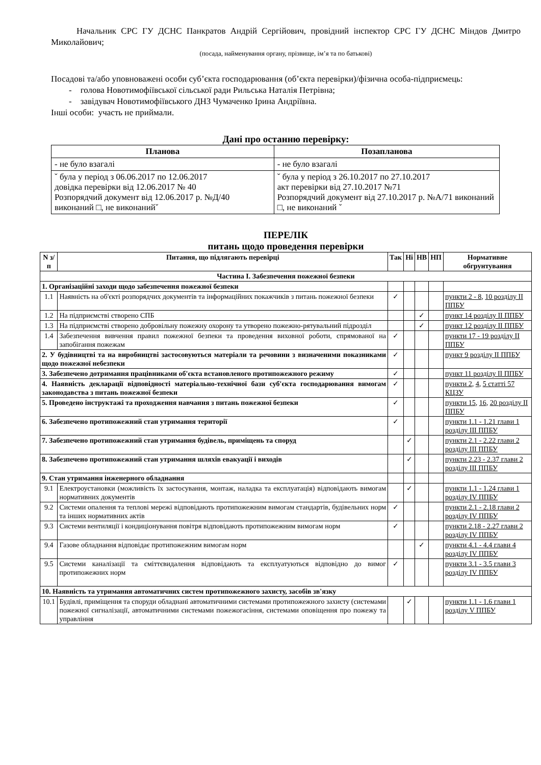Начальник СРС ГУ ДСНС Панкратов Андрій Сергійович, провідний інспектор СРС ГУ ДСНС Міндов Дмитро Миколайович;
(посада, найменування органу, прізвище, ім’я та по батькові)
Посадові та/або уповноважені особи суб’єкта господарювання (об’єкта перевірки)/фізична особа-підприємець:
- голова Новотимофіївської сільської ради Рильська Наталія Петрівна;
- завідувач Новотимофіївського ДНЗ Чумаченко Ірина Андріївна.
Інші особи: участь не приймали.
Дані про останню перевірку:
| Планова | Позапланова |
| --- | --- |
| - не було взагалі | - не було взагалі |
| ˇ була у період з 06.06.2017 по 12.06.2017 довідка перевірки від 12.06.2017 № 40 Розпорядчий документ від 12.06.2017 р. №Д/40 виконаний □, не виконанийˇ | ˇ була у період з 26.10.2017 по 27.10.2017 акт перевірки від 27.10.2017 №71 Розпорядчий документ від 27.10.2017 р. №А/71 виконаний □, не виконаний ˇ |
ПЕРЕЛІК
питань щодо проведення перевірки
| N з/п | Питання, що підлягають перевірці | Так | Ні | НВ | НП | Нормативне обгрунтування |
| --- | --- | --- | --- | --- | --- | --- |
| Частина I. Забезпечення пожежної безпеки | | | | | | |
| 1. Організаційні заходи щодо забезпечення пожежної безпеки | | | | | | |
| 1.1 | Наявність на об'єкті розпорядчих документів та інформаційних покажчиків з питань пожежної безпеки | ✓ | | | | пункти 2 - 8 , 10 розділу II ППБУ |
| 1.2 | На підприємстві створено СПБ | | | ✓ | | пункт 14 розділу II ППБУ |
| 1.3 | На підприємстві створено добровільну пожежну охорону та утворено пожежно-рятувальний підрозділ | | | ✓ | | пункт 12 розділу II ППБУ |
| 1.4 | Забезпечення вивчення правил пожежної безпеки та проведення виховної роботи, спрямованої на запобігання пожежам | ✓ | | | | пункти 17 - 19 розділу II ППБУ |
| 2. У будівництві та на виробництві застосовуються матеріали та речовини з визначеними показниками щодо пожежної небезпеки | | ✓ | | | | пункт 9 розділу II ППБУ |
| 3. Забезпечено дотримання працівниками об'єкта встановленого протипожежного режиму | | ✓ | | | | пункт 11 розділу II ППБУ |
| 4. Наявність декларації відповідності матеріально-технічної бази суб'єкта господарювання вимогам законодавства з питань пожежної безпеки | | ✓ | | | | пункти 2 , 4 , 5 статті 57 КЦЗУ |
| 5. Проведено інструктажі та проходження навчання з питань пожежної безпеки | | ✓ | | | | пункти 15 , 16 , 20 розділу II ППБУ |
| 6. Забезпечено протипожежний стан утримання території | | ✓ | | | | пункти 1.1 - 1.21 глави 1 розділу III ППБУ |
| 7. Забезпечено протипожежний стан утримання будівель, приміщень та споруд | | | ✓ | | | пункти 2.1 - 2.22 глави 2 розділу III ППБУ |
| 8. Забезпечено протипожежний стан утримання шляхів евакуації і виходів | | | ✓ | | | пункти 2.23 - 2.37 глави 2 розділу III ППБУ |
| 9. Стан утримання інженерного обладнання | | | | | | |
| 9.1 | Електроустановки (можливість їх застосування, монтаж, наладка та експлуатація) відповідають вимогам нормативних документів | | ✓ | | | пункти 1.1 - 1.24 глави 1 розділу IV ППБУ |
| 9.2 | Системи опалення та теплові мережі відповідають протипожежним вимогам стандартів, будівельних норм та інших нормативних актів | ✓ | | | | пункти 2.1 - 2.18 глави 2 розділу IV ППБУ |
| 9.3 | Системи вентиляції і кондиціонування повітря відповідають протипожежним вимогам норм | ✓ | | | | пункти 2.18 - 2.27 глави 2 розділу IV ППБУ |
| 9.4 | Газове обладнання відповідає протипожежним вимогам норм | | | ✓ | | пункти 4.1 - 4.4 глави 4 розділу IV ППБУ |
| 9.5 | Системи каналізації та сміттєвидалення відповідають та експлуатуються відповідно до вимог протипожежних норм | ✓ | | | | пункти 3.1 - 3.5 глави 3 розділу IV ППБУ |
| 10. Наявність та утримання автоматичних систем протипожежного захисту, засобів зв'язку | | | | | | |
| 10.1 | Будівлі, приміщення та споруди обладнані автоматичними системами протипожежного захисту (системами пожежної сигналізації, автоматичними системами пожежогасіння, системами оповіщення про пожежу та управління | | ✓ | | | пункти 1.1 - 1.6 глави 1 розділу V ППБУ |